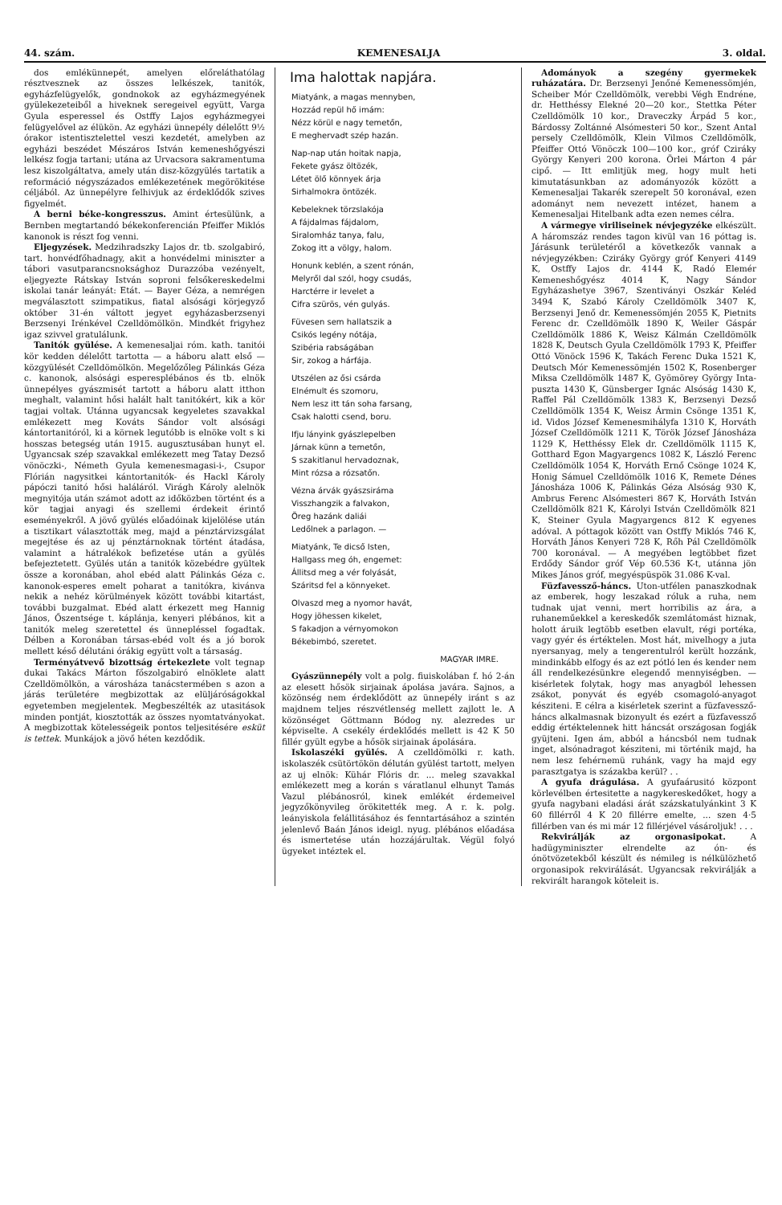44. szám. KEMENESALJA 3. oldal.
dos emlékünnepét, amelyen előreláthatólag résztvesznek az összes lelkészek, tanitók, egyházfelügyelők, gondnokok az egyházmegyének gyülekezeteiből a hiveknek seregeivel együtt, Varga Gyula esperessel és Ostffy Lajos egyházmegyei felügyelővel az élükön. Az egyházi ünnepély délelőtt 9½ órakor istentisztelettel veszi kezdetét, amelyben az egyházi beszédet Mészáros István kemeneshőgyészi lelkész fogja tartani; utána az Urvacsora sakramentuma lesz kiszolgáltatva, amely után disz-közgyülés tartatik a reformáció négyszázados emlékezetének megörökitése céljából. Az ünnepélyre felhivjuk az érdeklődők szives figyelmét.
A berni béke-kongresszus. Amint értesülünk, a Bernben megtartandó békekonferencián Pfeiffer Miklós kanonok is részt fog venni.
Eljegyzések. Medzihradszky Lajos dr. tb. szolgabiró, tart. honvédfőhadnagy, akit a honvédelmi miniszter a tábori vasutparancsnoksághoz Durazzóba vezényelt, eljegyezte Rátskay István soproni felsőkereskedelmi iskolai tanár leányát: Etát. — Bayer Géza, a nemrégen megválasztott szimpatikus, fiatal alsósági körjegyző október 31-én váltott jegyet egyházasberzsenyi Berzsenyi Irénkével Czelldömölkön. Mindkét frigyhez igaz szivvel gratulálunk.
Tanitók gyülése. A kemenesaljai róm. kath. tanitói kör kedden délelőtt tartotta — a háboru alatt első — közgyülését Czelldömölkön. Megelőzőleg Pálinkás Géza c. kanonok, alsósági esperesplébános és tb. elnök ünnepélyes gyászmisét tartott a háboru alatt itthon meghalt, valamint hősi halált halt tanitókért, kik a kör tagjai voltak. Utánna ugyancsak kegyeletes szavakkal emlékezett meg Kováts Sándor volt alsósági kántortanitóról, ki a körnek legutóbb is elnöke volt s ki hosszas betegség után 1915. augusztusában hunyt el. Ugyancsak szép szavakkal emlékezett meg Tatay Dezső vönöczki-, Németh Gyula kemenesmagasi-i-, Csupor Flórián nagysitkei kántortanitók- és Hackl Károly pápóczi tanitó hősi haláláról. Virágh Károly alelnök megnyitója után számot adott az időközben történt és a kör tagjai anyagi és szellemi érdekeit érintő eseményekről. A jövő gyülés előadóinak kijelölése után a tisztikart választották meg, majd a pénztárvizsgálat megejtése és az uj pénztárnoknak történt átadása, valamint a hátralékok befizetése után a gyülés befejeztetett. Gyülés után a tanitók közebédre gyültek össze a koronában, ahol ebéd alatt Pálinkás Géza c. kanonok-esperes emelt poharat a tanitókra, kivánva nekik a nehéz körülmények között további kitartást, további buzgalmat. Ebéd alatt érkezett meg Hannig János, Őszentsége t. káplánja, kenyeri plébános, kit a tanitók meleg szeretettel és ünnepléssel fogadtak. Délben a Koronában társas-ebéd volt és a jó borok mellett késő délutáni órákig együtt volt a társaság.
Terményátvevő bizottság értekezlete volt tegnap dukai Takács Márton főszolgabiró elnöklete alatt Czelldömölkön, a városháza tanácstermében s azon a járás területére megbizottak az elüljáróságokkal egyetemben megjelentek. Megbeszélték az utasitások minden pontját, kiosztották az összes nyomtatványokat. A megbizottak kötelességeik pontos teljesitésére esküt is tettek. Munkájok a jövő héten kezdődik.
Ima halottak napjára.
Miatyánk, a magas mennyben,
Hozzád repül hő imám:
Nézz körül e nagy temetőn,
E meghervadt szép hazán.
Nap-nap után hoitak napja,
Fekete gyász öltözék,
Létet ölő könnyek árja
Sirhalmokra öntözék.
Kebeleknek törzslakója
A fájdalmas fájdalom,
Siralomház tanya, falu,
Zokog itt a völgy, halom.
Honunk keblén, a szent rónán,
Melyről dal szól, hogy csudás,
Harctérre ir levelet a
Cifra szürös, vén gulyás.
Füvesen sem hallatszik a
Csikós legény nótája,
Szibéria rabságában
Sir, zokog a hárfája.
Utszélen az ősi csárda
Elnémult és szomoru,
Nem lesz itt tán soha farsang,
Csak halotti csend, boru.
Ifju lányink gyászlepelben
Járnak künn a temetőn,
S szakitlanul hervadoznak,
Mint rózsa a rózsatőn.
Vézna árvák gyászsiráma
Visszhangzik a falvakon,
Öreg hazánk daliái
Ledőlnek a parlagon. —
Miatyánk, Te dicső Isten,
Hallgass meg óh, engemet:
Állitsd meg a vér folyását,
Száritsd fel a könnyeket.
Olvaszd meg a nyomor havát,
Hogy jöhessen kikelet,
S fakadjon a vérnyomokon
Békebimbó, szeretet.
MAGYAR IMRE.
Gyászünnepély volt a polg. fiuiskolában f. hó 2-án az elesett hősök sirjainak ápolása javára. Sajnos, a közönség nem érdeklődött az ünnepély iránt s az majdnem teljes részvétlenség mellett zajlott le. A közönséget Göttmann Bódog ny. alezredes ur képviselte. A csekély érdeklődés mellett is 42 K 50 fillér gyült egybe a hősök sirjainak ápolására.
Iskolaszéki gyülés. A czelldömölki r. kath. iskolaszék csütörtökön délután gyülést tartott, melyen az uj elnök: Kühár Flóris dr. ... meleg szavakkal emlékezett meg a korán s váratlanul elhunyt Tamás Vazul plébánosról, kinek emlékét érdemeivel jegyzőkönyvileg örökitették meg. A r. k. polg. leányiskola felállitásához és fenntartásához a szintén jelenlevő Baán János ideigl. nyug. plébános előadása és ismertetése után hozzájárultak. Végül folyó ügyeket intéztek el.
Adományok a szegény gyermekek ruházatára. Dr. Berzsenyi Jenőné Kemenessömjén, Scheiber Mór Czelldömölk, verebbi Végh Endréne, dr. Hetthéssy Elekné 20—20 kor., Stettka Péter Czelldömölk 10 kor., Draveczky Árpád 5 kor., Bárdossy Zoltánné Alsómesteri 50 kor., Szent Antal persely Czelldömölk, Klein Vilmos Czelldömölk, Pfeiffer Ottó Vönöczk 100—100 kor., gróf Cziráky György Kenyeri 200 korona. Örlei Márton 4 pár cipő. — Itt emlitjük meg, hogy mult heti kimutatásunkban az adományozók között a Kemenesaljai Takarék szerepelt 50 koronával, ezen adományt nem nevezett intézet, hanem a Kemenesaljai Hitelbank adta ezen nemes célra.
A vármegye viriliseinek névjegyzéke elkészült. A háromszáz rendes tagon kivül van 16 póttag is. Járásunk területéről a következők vannak a névjegyzékben: Cziráky György gróf Kenyeri 4149 K, Ostffy Lajos dr. 4144 K, Radó Elemér Kemeneshőgyész 4014 K, Nagy Sándor Egyházashetye 3967, Szentiványi Oszkár Keléd 3494 K, Szabó Károly Czelldömölk 3407 K, Berzsenyi Jenő dr. Kemenessömjén 2055 K, Pietnits Ferenc dr. Czelldömölk 1890 K, Weiler Gáspár Czelldömölk 1886 K, Weisz Kálmán Czelldömölk 1828 K, Deutsch Gyula Czelldömölk 1793 K, Pfeiffer Ottó Vönöck 1596 K, Takách Ferenc Duka 1521 K, Deutsch Mór Kemenessömjén 1502 K, Rosenberger Miksa Czelldömölk 1487 K, Gyömörey György Inta-puszta 1430 K, Günsberger Ignác Alsóság 1430 K, Raffel Pál Czelldömölk 1383 K, Berzsenyi Dezső Czelldömölk 1354 K, Weisz Ármin Csönge 1351 K, id. Vidos József Kemenesmihályfa 1310 K, Horváth József Czelldömölk 1211 K, Török József Jánosháza 1129 K, Hetthéssy Elek dr. Czelldömölk 1115 K, Gotthard Egon Magyargencs 1082 K, László Ferenc Czelldömölk 1054 K, Horváth Ernő Csönge 1024 K, Honig Sámuel Czelldömölk 1016 K, Remete Dénes Jánosháza 1006 K, Pálinkás Géza Alsóság 930 K, Ambrus Ferenc Alsómesteri 867 K, Horváth István Czelldömölk 821 K, Károlyi István Czelldömölk 821 K, Steiner Gyula Magyargencs 812 K egyenes adóval. A póttagok között van Ostffy Miklós 746 K, Horváth János Kenyeri 728 K, Rőh Pál Czelldömölk 700 koronával. — A megyében legtöbbet fizet Erdődy Sándor gróf Vép 60.536 K-t, utánna jön Mikes János gróf, megyéspüspök 31.086 K-val.
Füzfavessző-háncs. Uton-utfélen panaszkodnak az emberek, hogy leszakad róluk a ruha, nem tudnak ujat venni, mert horribilis az ára, a ruhaneműekkel a kereskedők szemlátomást hiznak, holott áruik legtöbb esetben elavult, régi portéka, vagy gyér és értéktelen. Most hát, mivelhogy a juta nyersanyag, mely a tengerentulról került hozzánk, mindinkább elfogy és az ezt pótló len és kender nem áll rendelkezésünkre elegendő mennyiségben. — kisérletek folytak, hogy mas anyagból lehessen zsákot, ponyvát és egyéb csomagoló-anyagot késziteni. E célra a kisérletek szerint a füzfavessző-háncs alkalmasnak bizonyult és ezért a füzfavessző eddig értéktelennek hitt háncsát országosan fogják gyüjteni. Igen ám, abból a háncsból nem tudnak inget, alsónadragot késziteni, mi történik majd, ha nem lesz fehérnemü ruhánk, vagy ha majd egy parasztgatya is százakba kerül? . .
A gyufa drágulása. A gyufaárusitó központ körlevélben értesitette a nagykereskedőket, hogy a gyufa nagybani eladási árát százskatulyánkint 3 K 60 fillérről 4 K 20 fillérre emelte, ... szen 4·5 fillérben van és mi már 12 fillérjével vásároljuk! . . .
Rekvirálják az orgonasipokat. A hadügyminiszter elrendelte az ón- és ónötvözetekből készült és némileg is nélkülözhető orgonasipok rekvirálását. Ugyancsak rekvirálják a rekvirált harangok köteleit is.